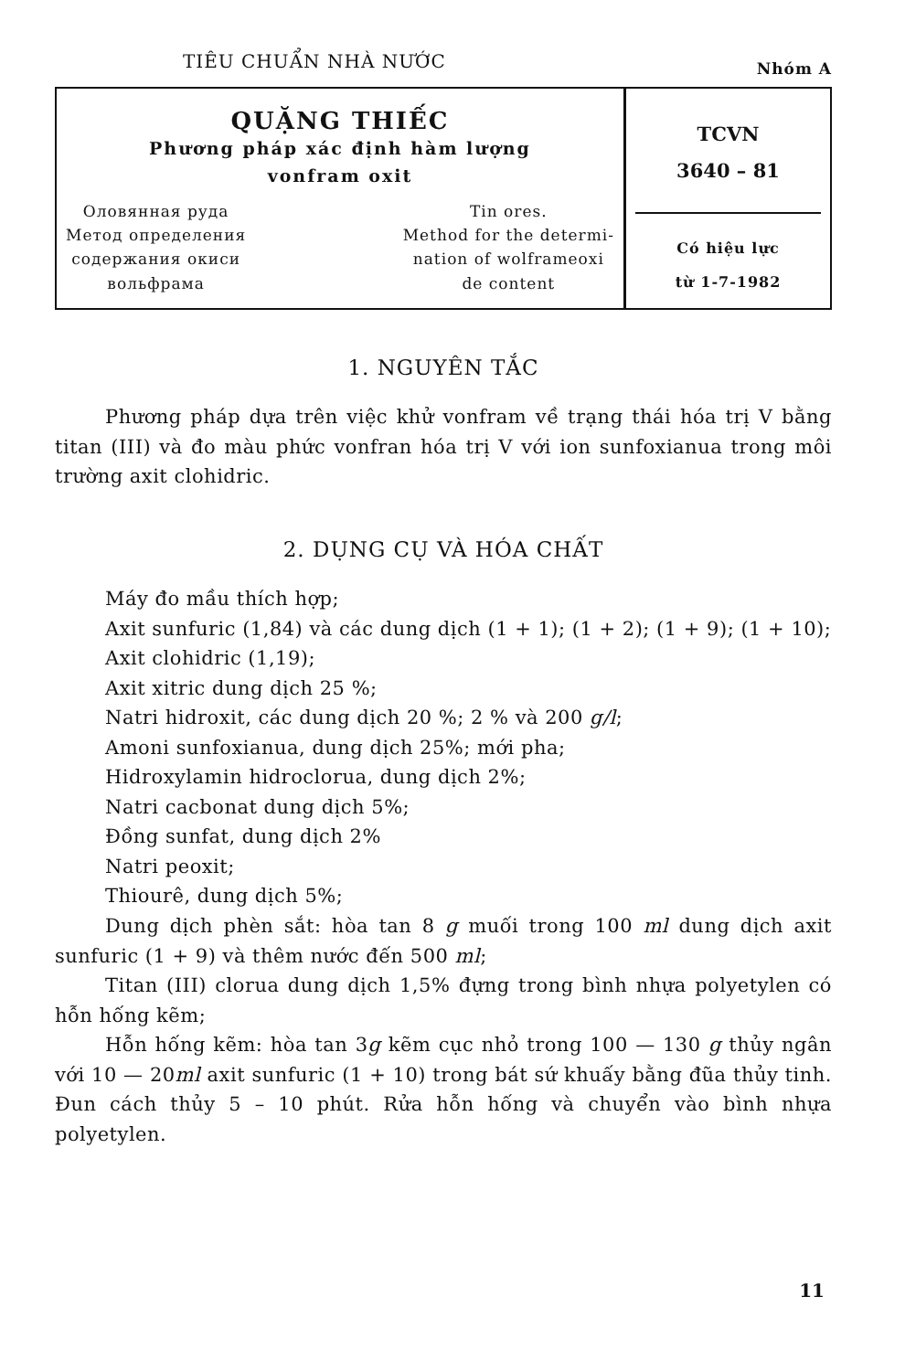TIÊU CHUẨN NHÀ NƯỚC Nhóm A
| QUẶNG THIẾC Phương pháp xác định hàm lượng vonfram oxit Оловянная руда Метод определения содержания окиси вольфрама Tin ores. Method for the determi- nation of wolframeoxi de content | TCVN 3640 – 81 Có hiệu lực từ 1-7-1982 |
1. NGUYÊN TẮC
Phương pháp dựa trên việc khử vonfram về trạng thái hóa trị V bằng titan (III) và đo màu phức vonfran hóa trị V với ion sunfoxianua trong môi trường axit clohidric.
2. DỤNG CỤ VÀ HÓA CHẤT
Máy đo mầu thích hợp;
Axit sunfuric (1,84) và các dung dịch (1 + 1); (1 + 2); (1 + 9); (1 + 10);
Axit clohidric (1,19);
Axit xitric dung dịch 25 %;
Natri hidroxit, các dung dịch 20 %; 2 % và 200 g/l;
Amoni sunfoxianua, dung dịch 25%; mới pha;
Hidroxylamin hidroclorua, dung dịch 2%;
Natri cacbonat dung dịch 5%;
Đồng sunfat, dung dịch 2%
Natri peoxit;
Thiourê, dung dịch 5%;
Dung dịch phèn sắt: hòa tan 8 g muối trong 100 ml dung dịch axit sunfuric (1 + 9) và thêm nước đến 500 ml;
Titan (III) clorua dung dịch 1,5% đựng trong bình nhựa polyetylen có hỗn hống kẽm;
Hỗn hống kẽm: hòa tan 3g kẽm cục nhỏ trong 100 — 130 g thủy ngân với 10 — 20ml axit sunfuric (1 + 10) trong bát sứ khuấy bằng đũa thủy tinh. Đun cách thủy 5 – 10 phút. Rửa hỗn hống và chuyển vào bình nhựa polyetylen.
11